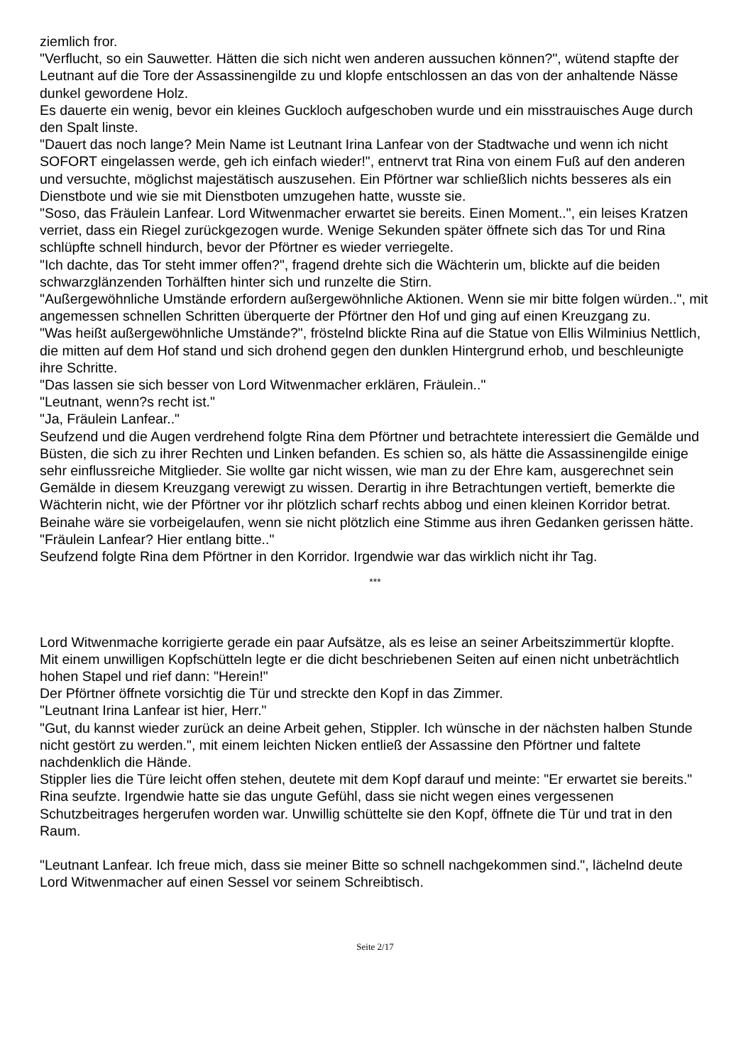ziemlich fror.
"Verflucht, so ein Sauwetter. Hätten die sich nicht wen anderen aussuchen können?", wütend stapfte der Leutnant auf die Tore der Assassinengilde zu und klopfe entschlossen an das von der anhaltende Nässe dunkel gewordene Holz.
Es dauerte ein wenig, bevor ein kleines Guckloch aufgeschoben wurde und ein misstrauisches Auge durch den Spalt linste.
"Dauert das noch lange? Mein Name ist Leutnant Irina Lanfear von der Stadtwache und wenn ich nicht SOFORT eingelassen werde, geh ich einfach wieder!", entnervt trat Rina von einem Fuß auf den anderen und versuchte, möglichst majestätisch auszusehen. Ein Pförtner war schließlich nichts besseres als ein Dienstbote und wie sie mit Dienstboten umzugehen hatte, wusste sie.
"Soso, das Fräulein Lanfear. Lord Witwenmacher erwartet sie bereits. Einen Moment..", ein leises Kratzen verriet, dass ein Riegel zurückgezogen wurde. Wenige Sekunden später öffnete sich das Tor und Rina schlüpfte schnell hindurch, bevor der Pförtner es wieder verriegelte.
"Ich dachte, das Tor steht immer offen?", fragend drehte sich die Wächterin um, blickte auf die beiden schwarzglänzenden Torhälften hinter sich und runzelte die Stirn.
"Außergewöhnliche Umstände erfordern außergewöhnliche Aktionen. Wenn sie mir bitte folgen würden..", mit angemessen schnellen Schritten überquerte der Pförtner den Hof und ging auf einen Kreuzgang zu.
"Was heißt außergewöhnliche Umstände?", fröstelnd blickte Rina auf die Statue von Ellis Wilminius Nettlich, die mitten auf dem Hof stand und sich drohend gegen den dunklen Hintergrund erhob, und beschleunigte ihre Schritte.
"Das lassen sie sich besser von Lord Witwenmacher erklären, Fräulein.."
"Leutnant, wenn?s recht ist."
"Ja, Fräulein Lanfear.."
Seufzend und die Augen verdrehend folgte Rina dem Pförtner und betrachtete interessiert die Gemälde und Büsten, die sich zu ihrer Rechten und Linken befanden. Es schien so, als hätte die Assassinengilde einige sehr einflussreiche Mitglieder. Sie wollte gar nicht wissen, wie man zu der Ehre kam, ausgerechnet sein Gemälde in diesem Kreuzgang verewigt zu wissen. Derartig in ihre Betrachtungen vertieft, bemerkte die Wächterin nicht, wie der Pförtner vor ihr plötzlich scharf rechts abbog und einen kleinen Korridor betrat. Beinahe wäre sie vorbeigelaufen, wenn sie nicht plötzlich eine Stimme aus ihren Gedanken gerissen hätte.
"Fräulein Lanfear? Hier entlang bitte.."
Seufzend folgte Rina dem Pförtner in den Korridor. Irgendwie war das wirklich nicht ihr Tag.
***
Lord Witwenmache korrigierte gerade ein paar Aufsätze, als es leise an seiner Arbeitszimmertür klopfte.
Mit einem unwilligen Kopfschütteln legte er die dicht beschriebenen Seiten auf einen nicht unbeträchtlich hohen Stapel und rief dann: "Herein!"
Der Pförtner öffnete vorsichtig die Tür und streckte den Kopf in das Zimmer.
"Leutnant Irina Lanfear ist hier, Herr."
"Gut, du kannst wieder zurück an deine Arbeit gehen, Stippler. Ich wünsche in der nächsten halben Stunde nicht gestört zu werden.", mit einem leichten Nicken entließ der Assassine den Pförtner und faltete nachdenklich die Hände.
Stippler lies die Türe leicht offen stehen, deutete mit dem Kopf darauf und meinte: "Er erwartet sie bereits."
Rina seufzte. Irgendwie hatte sie das ungute Gefühl, dass sie nicht wegen eines vergessenen Schutzbeitrages hergerufen worden war. Unwillig schüttelte sie den Kopf, öffnete die Tür und trat in den Raum.
"Leutnant Lanfear. Ich freue mich, dass sie meiner Bitte so schnell nachgekommen sind.", lächelnd deute Lord Witwenmacher auf einen Sessel vor seinem Schreibtisch.
Seite 2/17